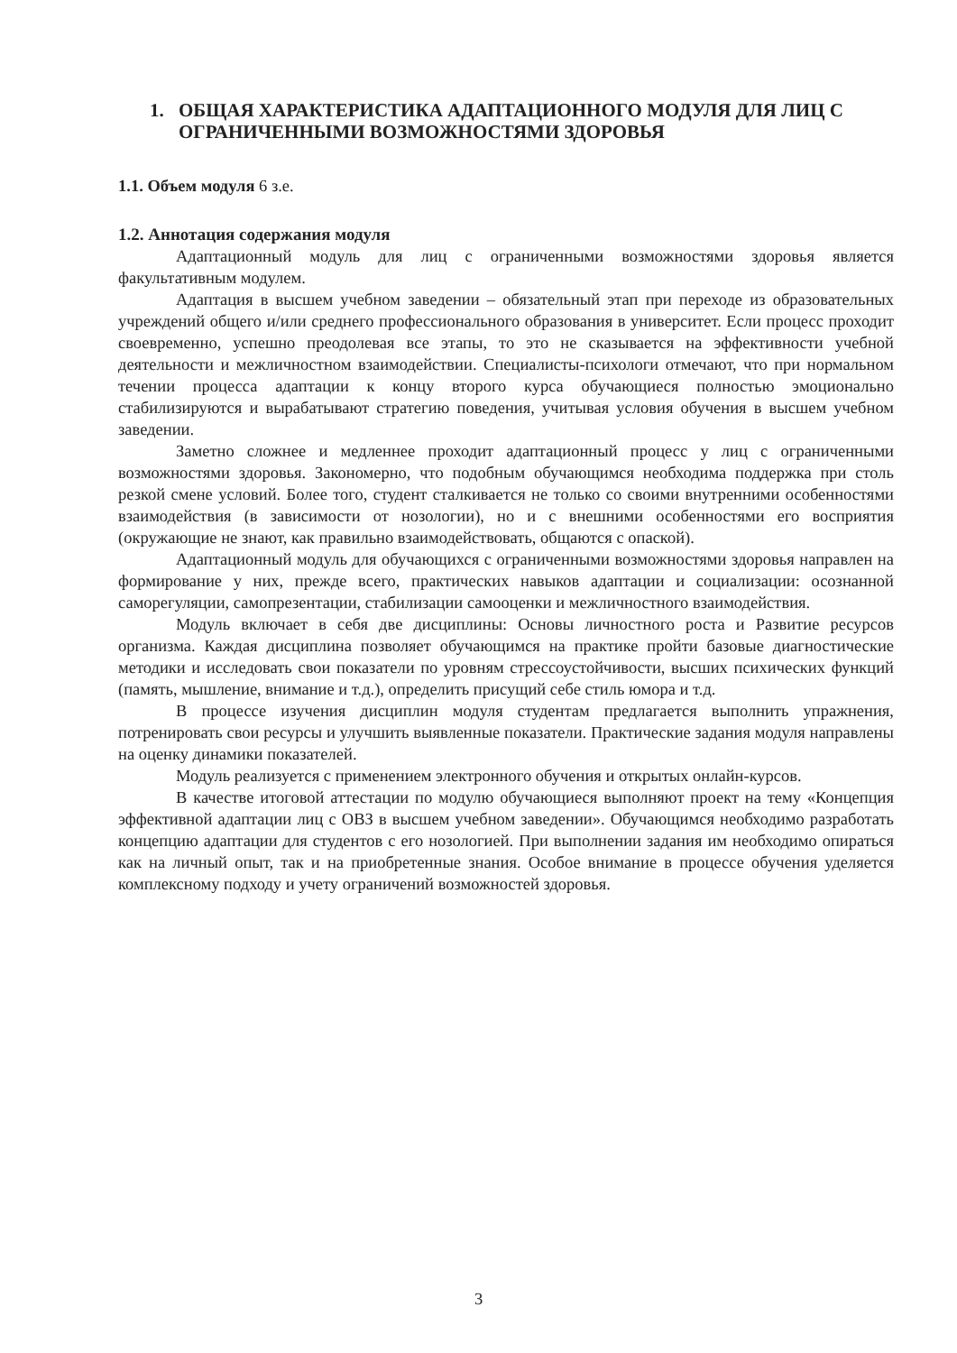1. ОБЩАЯ ХАРАКТЕРИСТИКА АДАПТАЦИОННОГО МОДУЛЯ ДЛЯ ЛИЦ С ОГРАНИЧЕННЫМИ ВОЗМОЖНОСТЯМИ ЗДОРОВЬЯ
1.1. Объем модуля 6 з.е.
1.2. Аннотация содержания модуля
Адаптационный модуль для лиц с ограниченными возможностями здоровья является факультативным модулем.
Адаптация в высшем учебном заведении – обязательный этап при переходе из образовательных учреждений общего и/или среднего профессионального образования в университет. Если процесс проходит своевременно, успешно преодолевая все этапы, то это не сказывается на эффективности учебной деятельности и межличностном взаимодействии. Специалисты-психологи отмечают, что при нормальном течении процесса адаптации к концу второго курса обучающиеся полностью эмоционально стабилизируются и вырабатывают стратегию поведения, учитывая условия обучения в высшем учебном заведении.
Заметно сложнее и медленнее проходит адаптационный процесс у лиц с ограниченными возможностями здоровья. Закономерно, что подобным обучающимся необходима поддержка при столь резкой смене условий. Более того, студент сталкивается не только со своими внутренними особенностями взаимодействия (в зависимости от нозологии), но и с внешними особенностями его восприятия (окружающие не знают, как правильно взаимодействовать, общаются с опаской).
Адаптационный модуль для обучающихся с ограниченными возможностями здоровья направлен на формирование у них, прежде всего, практических навыков адаптации и социализации: осознанной саморегуляции, самопрезентации, стабилизации самооценки и межличностного взаимодействия.
Модуль включает в себя две дисциплины: Основы личностного роста и Развитие ресурсов организма. Каждая дисциплина позволяет обучающимся на практике пройти базовые диагностические методики и исследовать свои показатели по уровням стрессоустойчивости, высших психических функций (память, мышление, внимание и т.д.), определить присущий себе стиль юмора и т.д.
В процессе изучения дисциплин модуля студентам предлагается выполнить упражнения, потренировать свои ресурсы и улучшить выявленные показатели. Практические задания модуля направлены на оценку динамики показателей.
Модуль реализуется с применением электронного обучения и открытых онлайн-курсов.
В качестве итоговой аттестации по модулю обучающиеся выполняют проект на тему «Концепция эффективной адаптации лиц с ОВЗ в высшем учебном заведении». Обучающимся необходимо разработать концепцию адаптации для студентов с его нозологией. При выполнении задания им необходимо опираться как на личный опыт, так и на приобретенные знания. Особое внимание в процессе обучения уделяется комплексному подходу и учету ограничений возможностей здоровья.
3